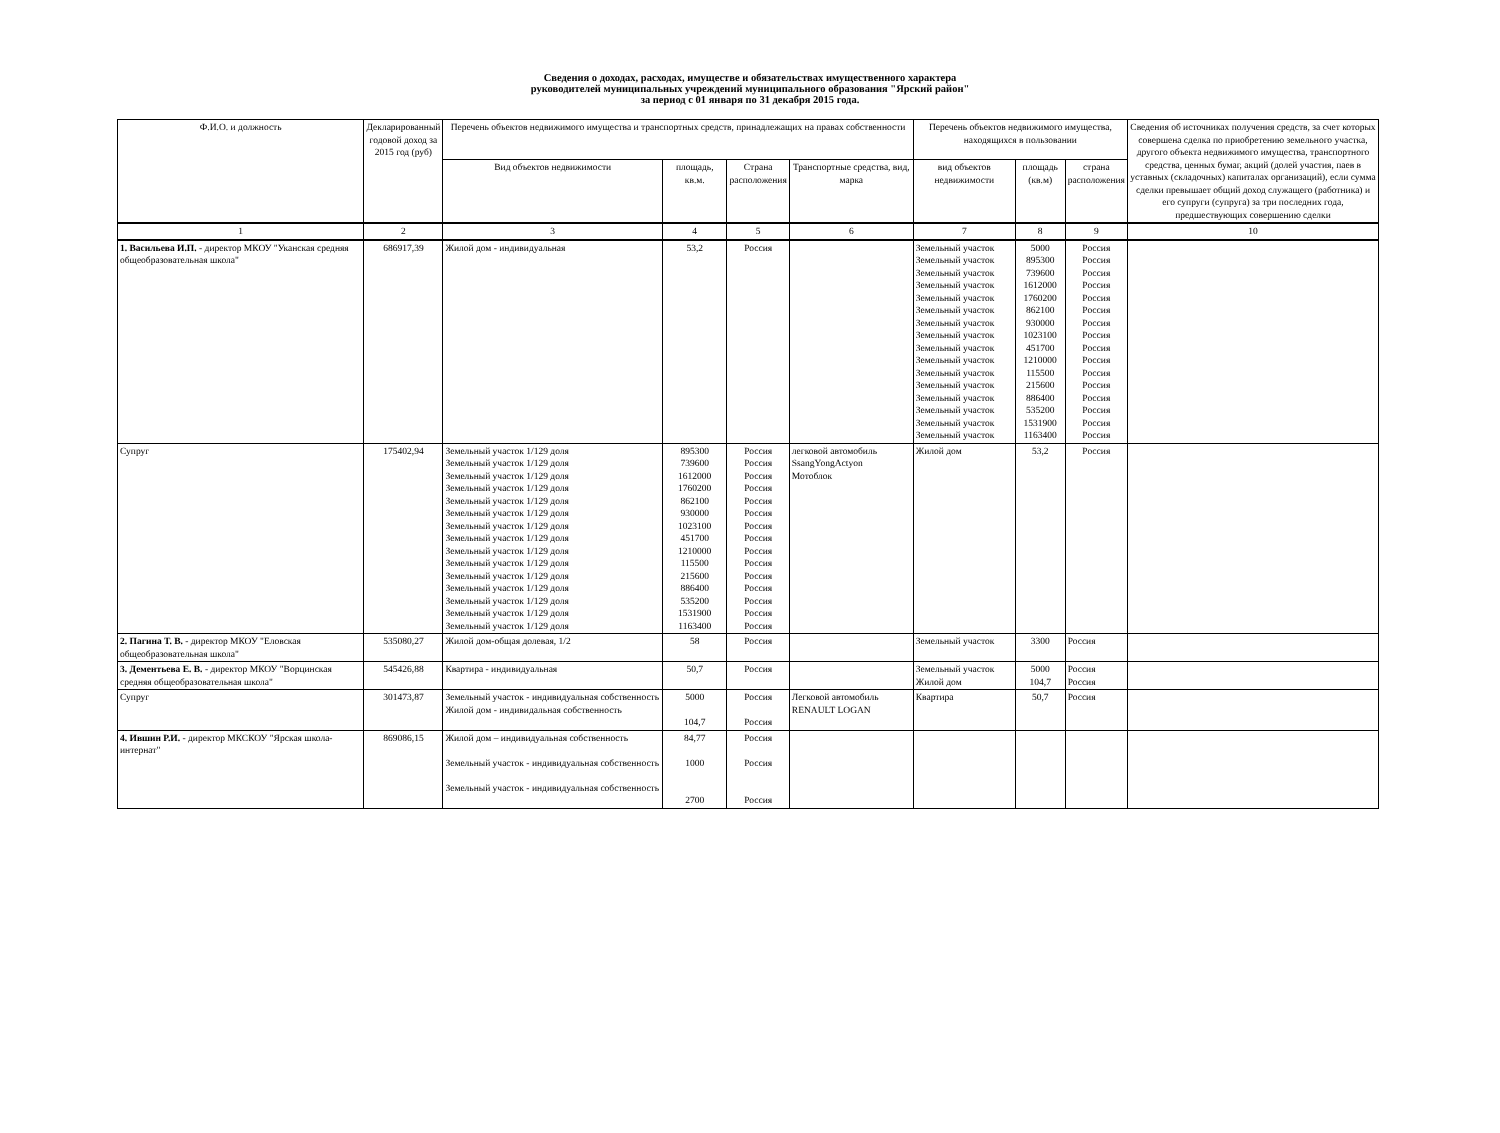Сведения о доходах, расходах, имуществе и обязательствах имущественного характера
руководителей муниципальных учреждений муниципального образования "Ярский район"
за период с 01 января по 31 декабря 2015 года.
| Ф.И.О. и должность | Декларированный годовой доход за 2015 год (руб) | Перечень объектов недвижимого имущества и транспортных средств, принадлежащих на правах собственности | | | | Перечень объектов недвижимого имущества, находящихся в пользовании | | | Сведения об источниках получения средств, за счет которых совершена сделка по приобретению земельного участка, другого объекта недвижимого имущества, транспортного средства, ценных бумаг, акций (долей участия, паев в уставных (складочных) капиталах организаций), если сумма сделки превышает общий доход служащего (работника) и его супруги (супруга) за три последних года, предшествующих совершению сделки |
| --- | --- | --- | --- | --- | --- | --- | --- | --- | --- |
| | | Вид объектов недвижимости | площадь, кв.м. | Страна расположения | Транспортные средства, вид, марка | вид объектов недвижимости | площадь (кв.м) | страна расположения | |
| 1 | 2 | 3 | 4 | 5 | 6 | 7 | 8 | 9 | 10 |
| 1. Васильева И.П. - директор МКОУ "Уканская средняя общеобразовательная школа" | 686917,39 | Жилой дом - индивидуальная | 53,2 | Россия | | Земельный участок Земельный участок Земельный участок Земельный участок Земельный участок Земельный участок Земельный участок Земельный участок Земельный участок Земельный участок Земельный участок Земельный участок Земельный участок Земельный участок Земельный участок Земельный участок | 5000 895300 739600 1612000 1760200 862100 930000 1023100 451700 1210000 115500 215600 886400 535200 1531900 1163400 | Россия Россия Россия Россия Россия Россия Россия Россия Россия Россия Россия Россия Россия Россия Россия Россия | |
| Супруг | 175402,94 | Земельный участок 1/129 доля Земельный участок 1/129 доля Земельный участок 1/129 доля Земельный участок 1/129 доля Земельный участок 1/129 доля Земельный участок 1/129 доля Земельный участок 1/129 доля Земельный участок 1/129 доля Земельный участок 1/129 доля Земельный участок 1/129 доля Земельный участок 1/129 доля Земельный участок 1/129 доля Земельный участок 1/129 доля Земельный участок 1/129 доля Земельный участок 1/129 доля | 895300 739600 1612000 1760200 862100 930000 1023100 451700 1210000 115500 215600 886400 535200 1531900 1163400 | Россия Россия Россия Россия Россия Россия Россия Россия Россия Россия Россия Россия Россия Россия Россия | легковой автомобиль SsangYongActyon Мотоблок | Жилой дом | 53,2 | Россия | |
| 2. Пагина Т. В. - директор МКОУ "Еловская общеобразовательная школа" | 535080,27 | Жилой дом-общая долевая, 1/2 | 58 | Россия | | Земельный участок | 3300 | Россия | |
| 3. Дементьева Е. В. - директор МКОУ "Ворцинская средняя общеобразовательная школа" | 545426,88 | Квартира - индивидуальная | 50,7 | Россия | | Земельный участок Жилой дом | 5000 104,7 | Россия Россия | |
| Супруг | 301473,87 | Земельный участок - индивидуальная собственность Жилой дом - индивидальная собственность | 5000 104,7 | Россия Россия | Легковой автомобиль RENAULT LOGAN | Квартира | 50,7 | Россия | |
| 4. Ившин Р.И. - директор МКСКОУ "Ярская школа-интернат" | 869086,15 | Жилой дом – индивидуальная собственность Земельный участок - индивидуальная собственность Земельный участок - индивидуальная собственность | 84,77 1000 2700 | Россия Россия Россия | | | | | |